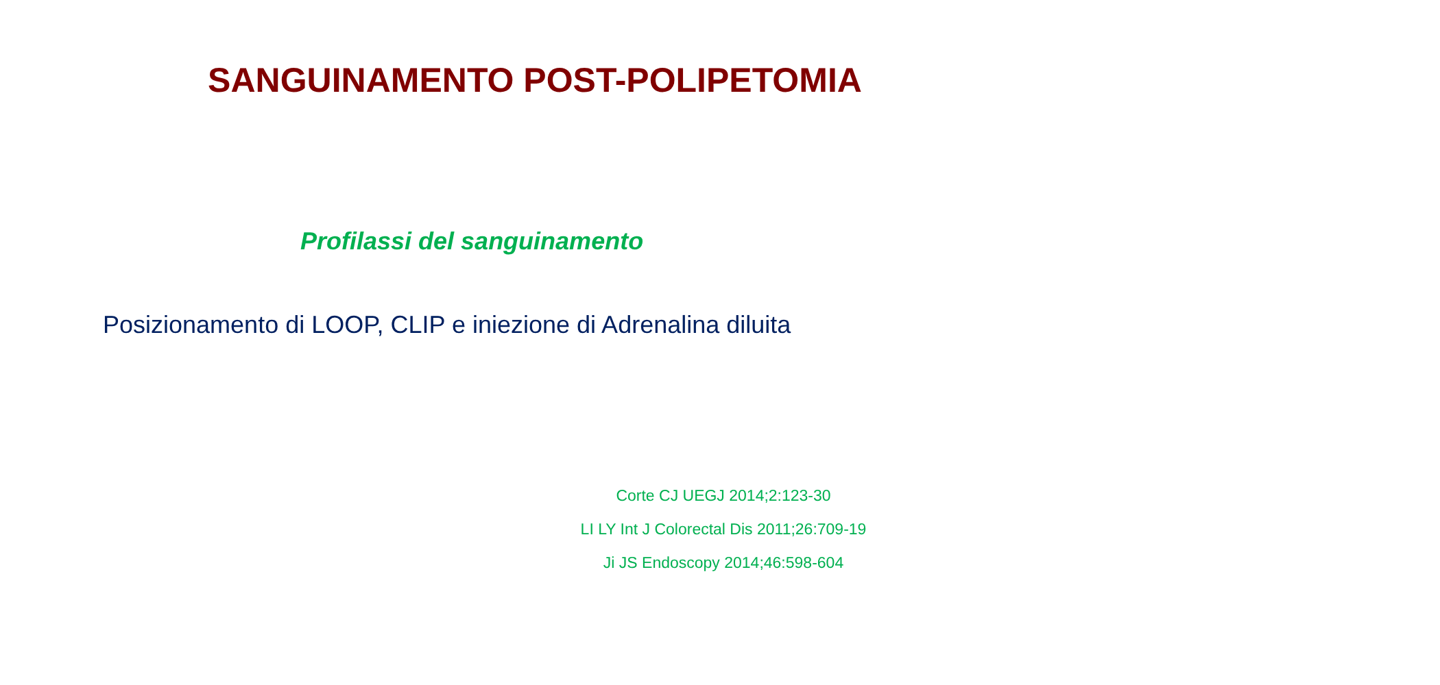SANGUINAMENTO POST-POLIPETOMIA
Profilassi del sanguinamento
Posizionamento di LOOP, CLIP e iniezione di Adrenalina diluita
Corte CJ UEGJ 2014;2:123-30
LI LY Int J Colorectal Dis 2011;26:709-19
Ji JS Endoscopy 2014;46:598-604